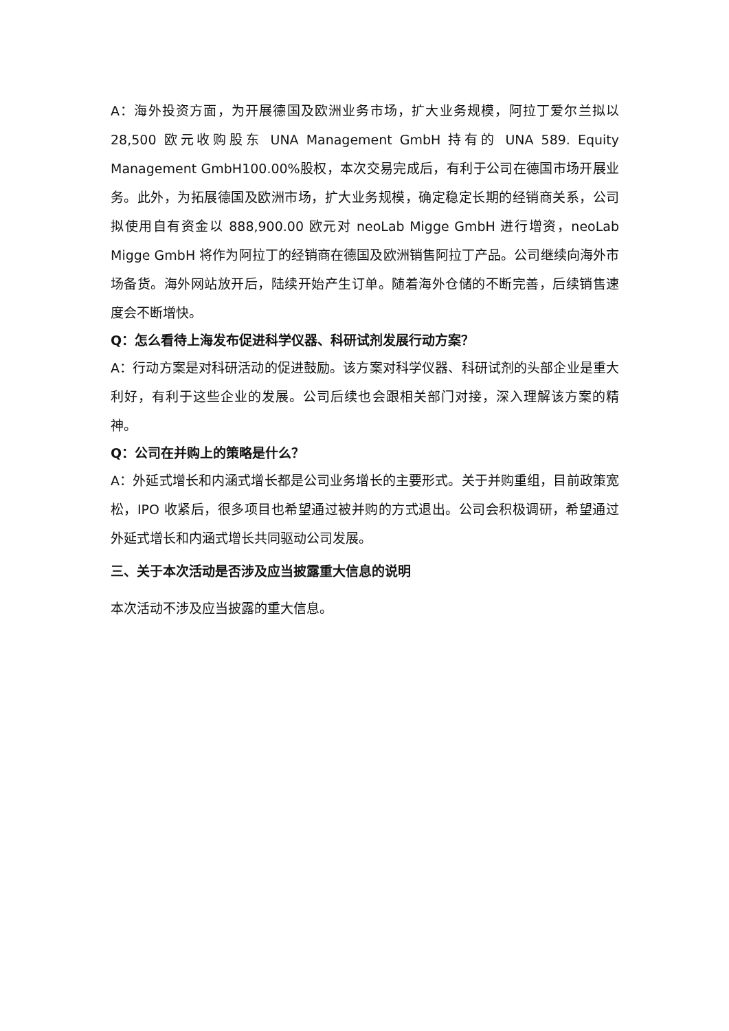A：海外投资方面，为开展德国及欧洲业务市场，扩大业务规模，阿拉丁爱尔兰拟以 28,500 欧元收购股东 UNA Management GmbH 持有的 UNA 589. Equity Management GmbH100.00%股权，本次交易完成后，有利于公司在德国市场开展业务。此外，为拓展德国及欧洲市场，扩大业务规模，确定稳定长期的经销商关系，公司拟使用自有资金以 888,900.00 欧元对 neoLab Migge GmbH 进行增资，neoLab Migge GmbH 将作为阿拉丁的经销商在德国及欧洲销售阿拉丁产品。公司继续向海外市场备货。海外网站放开后，陆续开始产生订单。随着海外仓储的不断完善，后续销售速度会不断增快。
Q：怎么看待上海发布促进科学仪器、科研试剂发展行动方案？
A：行动方案是对科研活动的促进鼓励。该方案对科学仪器、科研试剂的头部企业是重大利好，有利于这些企业的发展。公司后续也会跟相关部门对接，深入理解该方案的精神。
Q：公司在并购上的策略是什么？
A：外延式增长和内涵式增长都是公司业务增长的主要形式。关于并购重组，目前政策宽松，IPO 收紧后，很多项目也希望通过被并购的方式退出。公司会积极调研，希望通过外延式增长和内涵式增长共同驱动公司发展。
三、关于本次活动是否涉及应当披露重大信息的说明
本次活动不涉及应当披露的重大信息。